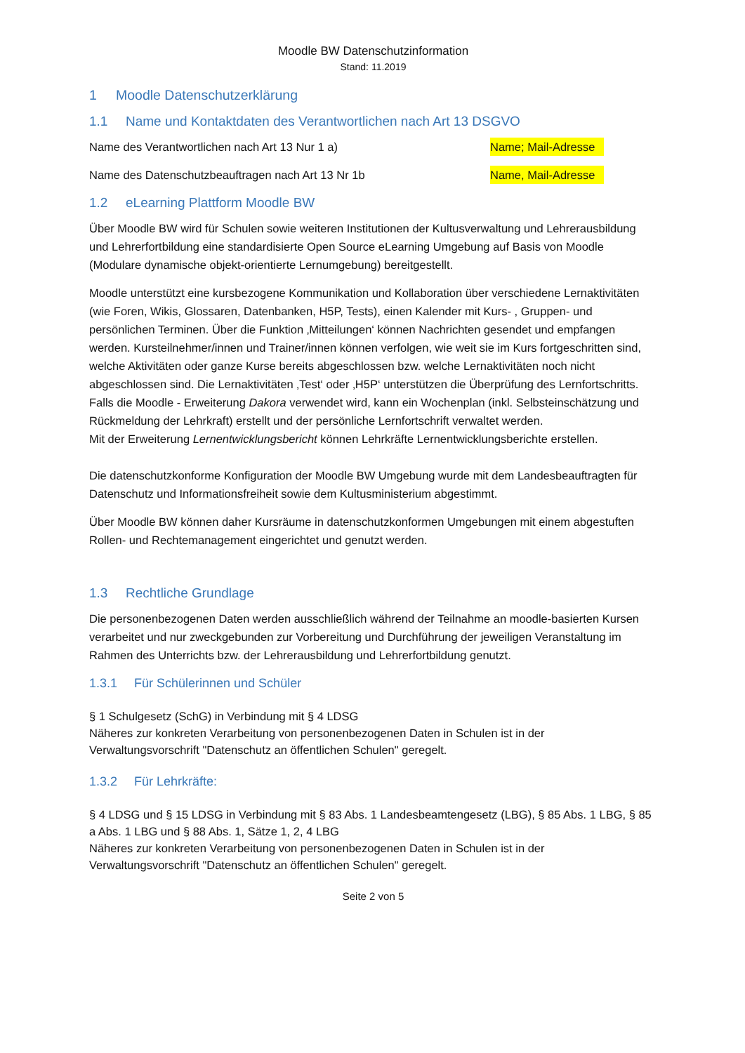Moodle BW Datenschutzinformation
Stand: 11.2019
1 Moodle Datenschutzerklärung
1.1 Name und Kontaktdaten des Verantwortlichen nach Art 13 DSGVO
Name des Verantwortlichen nach Art 13 Nur 1 a) Name; Mail-Adresse
Name des Datenschutzbeauftragen nach Art 13 Nr 1b Name, Mail-Adresse
1.2 eLearning Plattform Moodle BW
Über Moodle BW wird für Schulen sowie weiteren Institutionen der Kultusverwaltung und Lehrerausbildung und Lehrerfortbildung eine standardisierte Open Source eLearning Umgebung auf Basis von Moodle (Modulare dynamische objekt-orientierte Lernumgebung) bereitgestellt.
Moodle unterstützt eine kursbezogene Kommunikation und Kollaboration über verschiedene Lernaktivitäten (wie Foren, Wikis, Glossaren, Datenbanken, H5P, Tests), einen Kalender mit Kurs- , Gruppen- und persönlichen Terminen. Über die Funktion ‚Mitteilungen‘ können Nachrichten gesendet und empfangen werden. Kursteilnehmer/innen und Trainer/innen können verfolgen, wie weit sie im Kurs fortgeschritten sind, welche Aktivitäten oder ganze Kurse bereits abgeschlossen bzw. welche Lernaktivitäten noch nicht abgeschlossen sind. Die Lernaktivitäten ‚Test‘ oder ‚H5P‘ unterstützen die Überprüfung des Lernfortschritts.
Falls die Moodle - Erweiterung Dakora verwendet wird, kann ein Wochenplan (inkl. Selbsteinschätzung und Rückmeldung der Lehrkraft) erstellt und der persönliche Lernfortschrift verwaltet werden.
Mit der Erweiterung Lernentwicklungsbericht können Lehrkräfte Lernentwicklungsberichte erstellen.
Die datenschutzkonforme Konfiguration der Moodle BW Umgebung wurde mit dem Landesbeauftragten für Datenschutz und Informationsfreiheit sowie dem Kultusministerium abgestimmt.
Über Moodle BW können daher Kursräume in datenschutzkonformen Umgebungen mit einem abgestuften Rollen- und Rechtemanagement eingerichtet und genutzt werden.
1.3 Rechtliche Grundlage
Die personenbezogenen Daten werden ausschließlich während der Teilnahme an moodle-basierten Kursen verarbeitet und nur zweckgebunden zur Vorbereitung und Durchführung der jeweiligen Veranstaltung im Rahmen des Unterrichts bzw. der Lehrerausbildung und Lehrerfortbildung genutzt.
1.3.1 Für Schülerinnen und Schüler
§ 1 Schulgesetz (SchG) in Verbindung mit § 4 LDSG
Näheres zur konkreten Verarbeitung von personenbezogenen Daten in Schulen ist in der Verwaltungsvorschrift "Datenschutz an öffentlichen Schulen" geregelt.
1.3.2 Für Lehrkräfte:
§ 4 LDSG und § 15 LDSG in Verbindung mit § 83 Abs. 1 Landesbeamtengesetz (LBG), § 85 Abs. 1 LBG, § 85 a Abs. 1 LBG und § 88 Abs. 1, Sätze 1, 2, 4 LBG
Näheres zur konkreten Verarbeitung von personenbezogenen Daten in Schulen ist in der Verwaltungsvorschrift "Datenschutz an öffentlichen Schulen" geregelt.
Seite 2 von 5